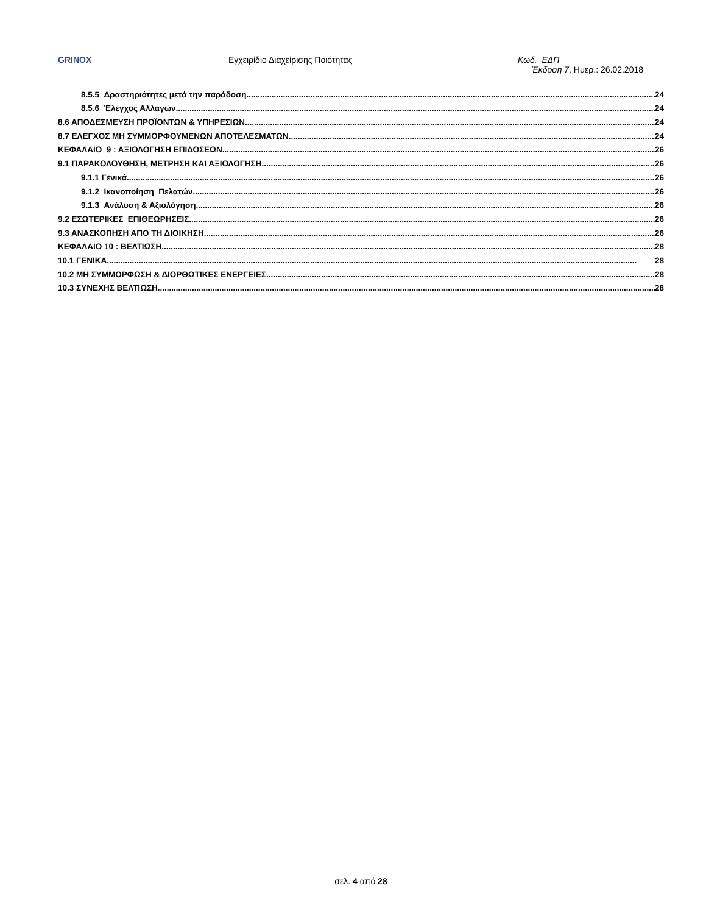GRINOX Εγχειρίδιο Διαχείρισης Ποιότητας Κωδ. ΕΔΠ
Έκδοση 7, Ημερ.: 26.02.2018
8.5.5 Δραστηριότητες μετά την παράδοση 24
8.5.6 Έλεγχος Αλλαγών 24
8.6 ΑΠΟΔΕΣΜΕΥΣΗ ΠΡΟΪΟΝΤΩΝ & ΥΠΗΡΕΣΙΩΝ 24
8.7 ΕΛΕΓΧΟΣ ΜΗ ΣΥΜΜΟΡΦΟΥΜΕΝΩΝ ΑΠΟΤΕΛΕΣΜΑΤΩΝ 24
ΚΕΦΑΛΑΙΟ 9 : ΑΞΙΟΛΟΓΗΣΗ ΕΠΙΔΟΣΕΩΝ 26
9.1 ΠΑΡΑΚΟΛΟΥΘΗΣΗ, ΜΕΤΡΗΣΗ ΚΑΙ ΑΞΙΟΛΟΓΗΣΗ 26
9.1.1 Γενικά 26
9.1.2 Ικανοποίηση Πελατών 26
9.1.3 Ανάλυση & Αξιολόγηση 26
9.2 ΕΣΩΤΕΡΙΚΕΣ ΕΠΙΘΕΩΡΗΣΕΙΣ 26
9.3 ΑΝΑΣΚΟΠΗΣΗ ΑΠΟ ΤΗ ΔΙΟΙΚΗΣΗ 26
ΚΕΦΑΛΑΙΟ 10 : ΒΕΛΤΙΩΣΗ 28
10.1 ΓΕΝΙΚΑ 28
10.2 ΜΗ ΣΥΜΜΟΡΦΩΣΗ & ΔΙΟΡΘΩΤΙΚΕΣ ΕΝΕΡΓΕΙΕΣ 28
10.3 ΣΥΝΕΧΗΣ ΒΕΛΤΙΩΣΗ 28
σελ. 4 από 28